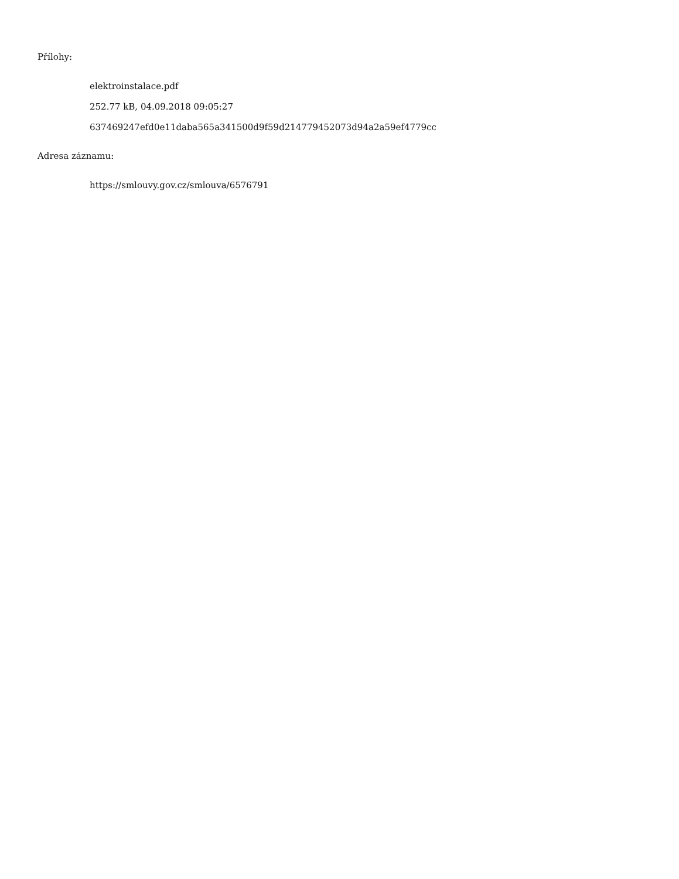Přílohy:
elektroinstalace.pdf
252.77 kB, 04.09.2018 09:05:27
637469247efd0e11daba565a341500d9f59d214779452073d94a2a59ef4779cc
Adresa záznamu:
https://smlouvy.gov.cz/smlouva/6576791